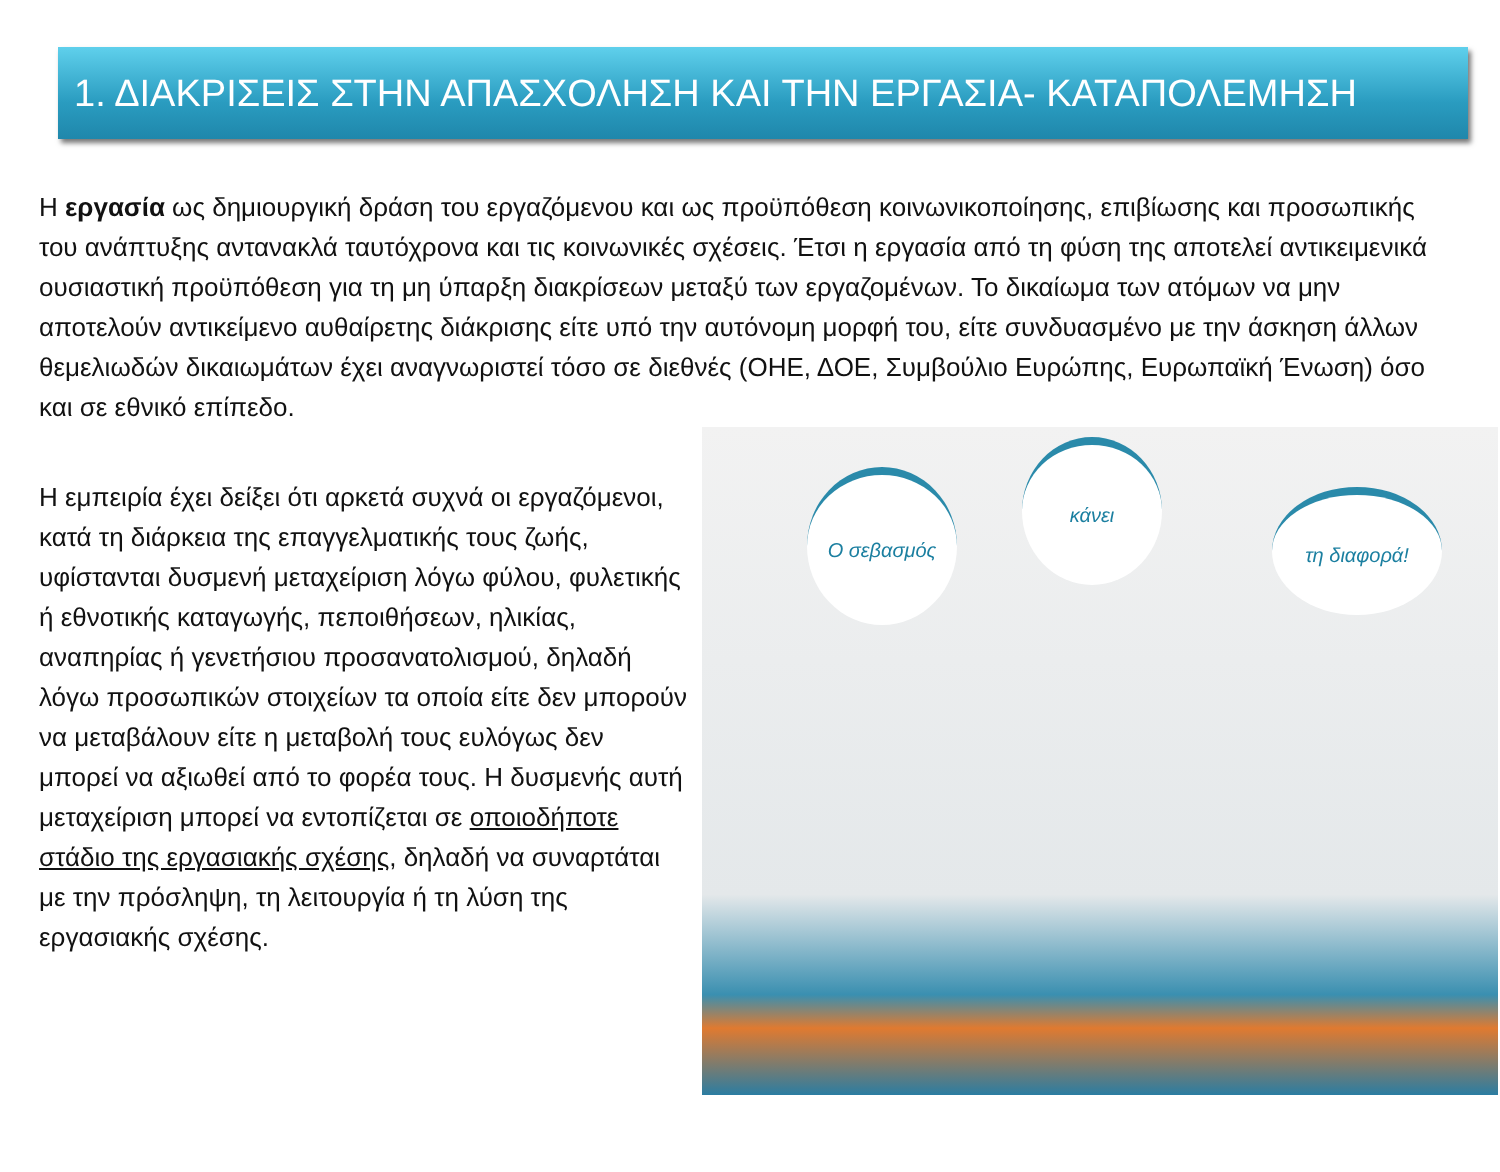1. ΔΙΑΚΡΙΣΕΙΣ ΣΤΗΝ ΑΠΑΣΧΟΛΗΣΗ ΚΑΙ ΤΗΝ ΕΡΓΑΣΙΑ- ΚΑΤΑΠΟΛΕΜΗΣΗ
Η εργασία ως δημιουργική δράση του εργαζόμενου και ως προϋπόθεση κοινωνικοποίησης, επιβίωσης και προσωπικής του ανάπτυξης αντανακλά ταυτόχρονα και τις κοινωνικές σχέσεις. Έτσι η εργασία από τη φύση της αποτελεί αντικειμενικά ουσιαστική προϋπόθεση για τη μη ύπαρξη διακρίσεων μεταξύ των εργαζομένων. Το δικαίωμα των ατόμων να μην αποτελούν αντικείμενο αυθαίρετης διάκρισης είτε υπό την αυτόνομη μορφή του, είτε συνδυασμένο με την άσκηση άλλων θεμελιωδών δικαιωμάτων έχει αναγνωριστεί τόσο σε διεθνές (ΟΗΕ, ΔΟΕ, Συμβούλιο Ευρώπης, Ευρωπαϊκή Ένωση) όσο και σε εθνικό επίπεδο.
Η εμπειρία έχει δείξει ότι αρκετά συχνά οι εργαζόμενοι, κατά τη διάρκεια της επαγγελματικής τους ζωής, υφίστανται δυσμενή μεταχείριση λόγω φύλου, φυλετικής ή εθνοτικής καταγωγής, πεποιθήσεων, ηλικίας, αναπηρίας ή γενετήσιου προσανατολισμού, δηλαδή λόγω προσωπικών στοιχείων τα οποία είτε δεν μπορούν να μεταβάλουν είτε η μεταβολή τους ευλόγως δεν μπορεί να αξιωθεί από το φορέα τους. Η δυσμενής αυτή μεταχείριση μπορεί να εντοπίζεται σε οποιοδήποτε στάδιο της εργασιακής σχέσης, δηλαδή να συναρτάται με την πρόσληψη, τη λειτουργία ή τη λύση της εργασιακής σχέσης.
Ο σεβασμός
κάνει
τη διαφορά!